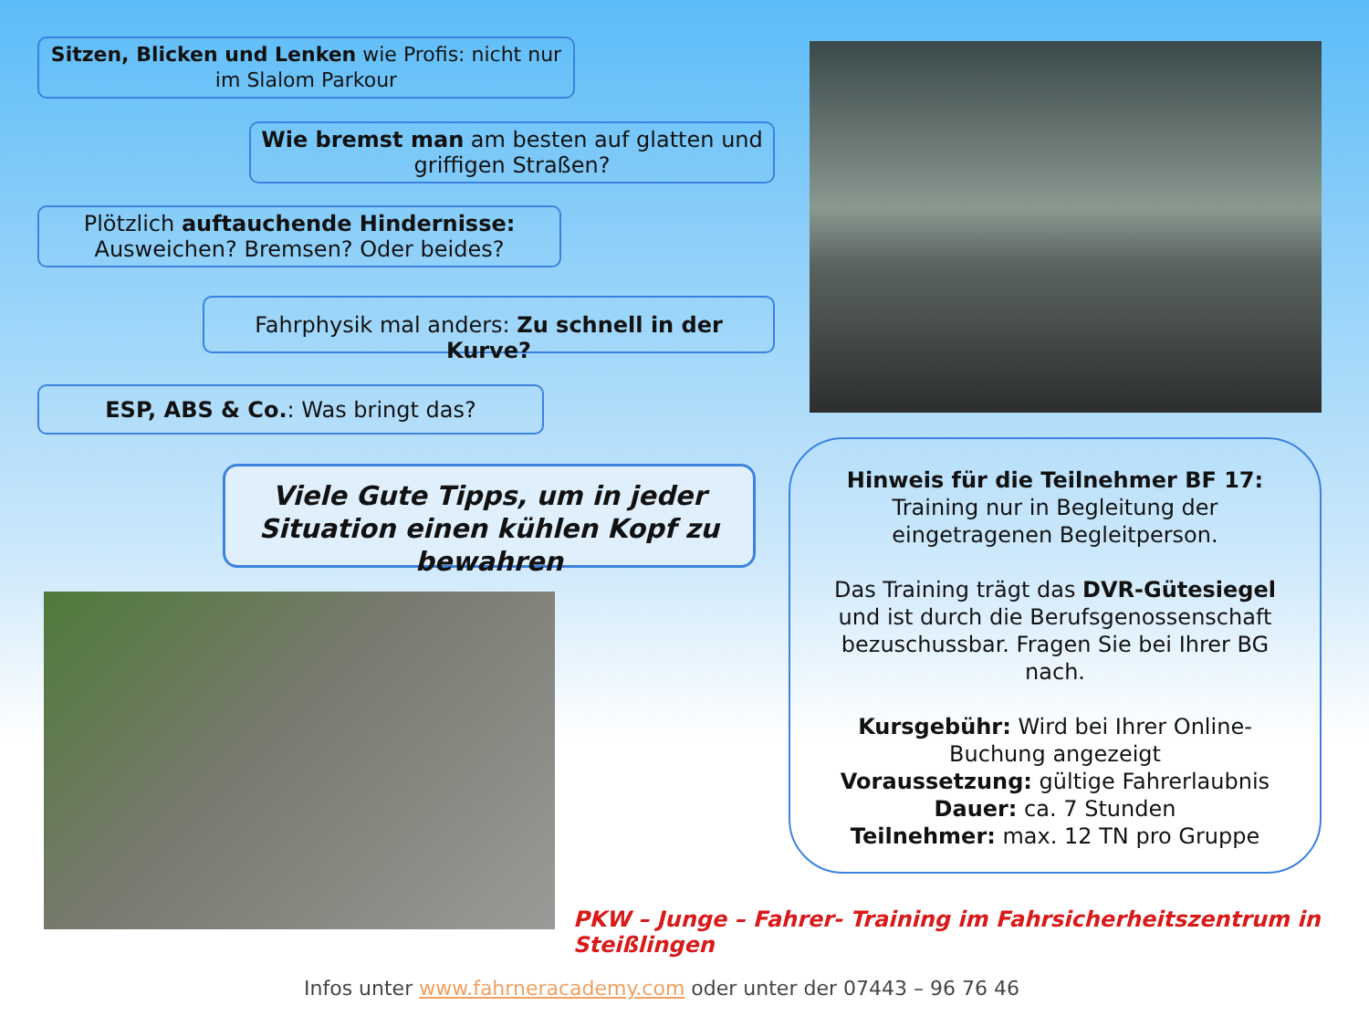Sitzen, Blicken und Lenken wie Profis: nicht nur im Slalom Parkour
Wie bremst man am besten auf glatten und griffigen Straßen?
Plötzlich auftauchende Hindernisse: Ausweichen? Bremsen? Oder beides?
Fahrphysik mal anders: Zu schnell in der Kurve?
ESP, ABS & Co.: Was bringt das?
Viele Gute Tipps, um in jeder Situation einen kühlen Kopf zu bewahren
Hinweis für die Teilnehmer BF 17:
Training nur in Begleitung der eingetragenen Begleitperson.
Das Training trägt das DVR-Gütesiegel und ist durch die Berufsgenossenschaft bezuschussbar. Fragen Sie bei Ihrer BG nach.
Kursgebühr: Wird bei Ihrer Online-Buchung angezeigt
Voraussetzung: gültige Fahrerlaubnis
Dauer: ca. 7 Stunden
Teilnehmer: max. 12 TN pro Gruppe
PKW – Junge – Fahrer- Training im Fahrsicherheitszentrum in Steißlingen
Infos unter www.fahrneracademy.com oder unter der 07443 – 96 76 46